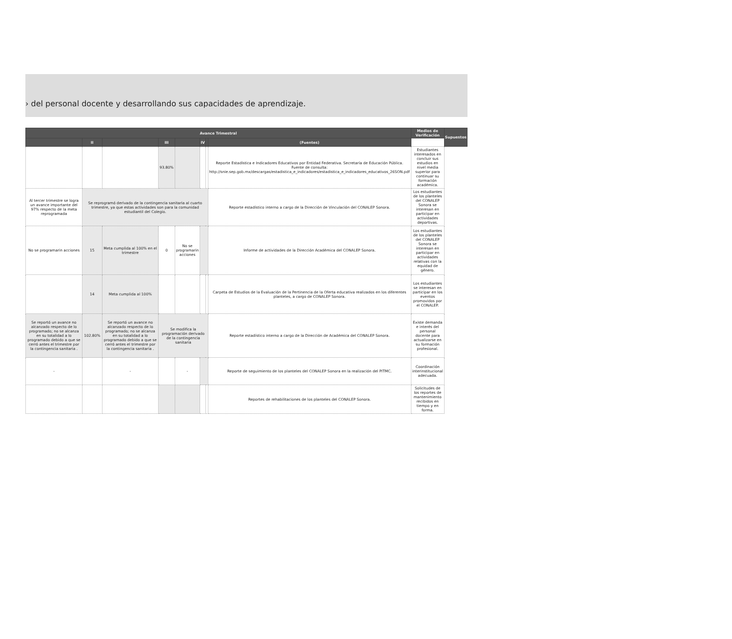› del personal docente y desarrollando sus capacidades de aprendizaje.
| Avance Trimestral | | | | | | | | Medios de Verificación | Supuestos |
| --- | --- | --- | --- | --- | --- | --- | --- | --- | --- |
| | II | | III | | IV | | (Fuentes) | | |
| | | | 93.80% | | | | Reporte Estadística e Indicadores Educativos por Entidad Federativa. Secretaría de Educación Pública. Fuente de consulta: http://snie.sep.gob.mx/descargas/estadistica_e_indicadores/estadistica_e_indicadores_educativos_26SON.pdf | Estudiantes interesados en concluir sus estudios en nivel media superior para continuar su formación académica. | |
| Al tercer trimestre se logra un avance importante del 97% respecto de la meta reprogramada | Se reprogramó derivado de la contingencia sanitaria al cuarto trimestre, ya que estas actividades son para la comunidad estudiantil del Colegio. | | | | | | Reporte estadístico interno a cargo de la Dirección de Vinculación del CONALEP Sonora. | Los estudiantes de los planteles del CONALEP Sonora se interesan en participar en actividades deportivas. | |
| No se programarin acciones | 15 | Meta cumplida al 100% en el trimestre | 0 | No se programarin acciones | | | Informe de actividades de la Dirección Académica del CONALEP Sonora. | Los estudiantes de los planteles del CONALEP Sonora se interesan en participar en actividades relativas con la equidad de género. | |
| | 14 | Meta cumplida al 100% | | | | | Carpeta de Estudios de la Evaluación de la Pertinencia de la Oferta educativa realizados en los diferentes planteles, a cargo de CONALEP Sonora. | Los estudiantes se interesan en participar en los eventos promovidos por el CONALEP. | |
| Se reportó un avance no alcanzado respecto de lo programado; no se alcanza en su totalidad a lo programado debido a que se cerró antes el trimestre por la contingencia sanitaria . | 102.80% | Se reportó un avance no alcanzado respecto de lo programado; no se alcanza en su totalidad a lo programado debido a que se cerró antes el trimestre por la contingencia sanitaria . | Se modifica la programación derivado de la contingencia sanitaria | | | | Reporte estadístico interno a cargo de la Dirección de Académica del CONALEP Sonora. | Existe demanda e interés del personal docente para actualizarse en su formación profesional. | |
| - | | - | | - | | | Reporte de seguimiento de los planteles del CONALEP Sonora en la realización del PITMC. | Coordinación interinstitucional adecuada. | |
| | | | | | | | Reportes de rehabilitaciones de los planteles del CONALEP Sonora. | Solicitudes de los reportes de mantenimiento recibidos en tiempo y en forma. | |